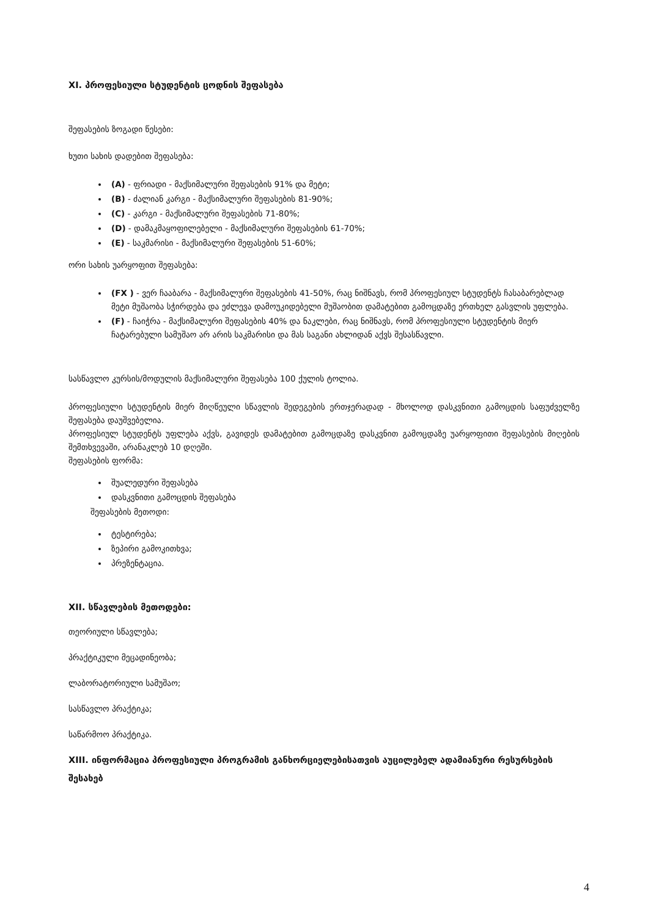XI. პროფესიული სტუდენტის ცოდნის შეფასება
შეფასების ზოგადი წესები:
ხუთი სახის დადებით შეფასება:
(A) - ფრიადი - მაქსიმალური შეფასების 91% და მეტი;
(B) - ძალიან კარგი - მაქსიმალური შეფასების 81-90%;
(C) - კარგი - მაქსიმალური შეფასების 71-80%;
(D) - დამაკმაყოფილებელი - მაქსიმალური შეფასების 61-70%;
(E) - საკმარისი - მაქსიმალური შეფასების 51-60%;
ორი სახის უარყოფით შეფასება:
(FX ) - ვერ ჩააბარა - მაქსიმალური შეფასების 41-50%, რაც ნიშნავს, რომ პროფესიულ სტუდენტს ჩასაბარებლად მეტი მუშაობა სჭირდება და ეძლევა დამოუკიდებელი მუშაობით დამატებით გამოცდაზე ერთხელ გასვლის უფლება.
(F) - ჩაიჭრა - მაქსიმალური შეფასების 40% და ნაკლები, რაც ნიშნავს, რომ პროფესიული სტუდენტის მიერ ჩატარებული სამუშაო არ არის საკმარისი და მას საგანი ახლიდან აქვს შესასწავლი.
სასწავლო კურსის/მოდულის მაქსიმალური შეფასება 100 ქულის ტოლია.
პროფესიული სტუდენტის მიერ მიღწეული სწავლის შედეგების ერთჯერადად - მხოლოდ დასკვნითი გამოცდის საფუძველზე შეფასება დაუშვებელია.
პროფესიულ სტუდენტს უფლება აქვს, გავიდეს დამატებით გამოცდაზე დასკვნით გამოცდაზე უარყოფითი შეფასების მიღების შემთხვევაში, არანაკლებ 10 დღეში.
შეფასების ფორმა:
შუალედური შეფასება
დასკვნითი გამოცდის შეფასება
შეფასების მეთოდი:
ტესტირება;
ზეპირი გამოკითხვა;
პრეზენტაცია.
XII. სწავლების მეთოდები:
თეორიული სწავლება;
პრაქტიკული მეცადინეობა;
ლაბორატორიული სამუშაო;
სასწავლო პრაქტიკა;
საწარმოო პრაქტიკა.
XIII. ინფორმაცია პროფესიული პროგრამის განხორციელებისათვის აუცილებელ ადამიანური რესურსების შესახებ
4